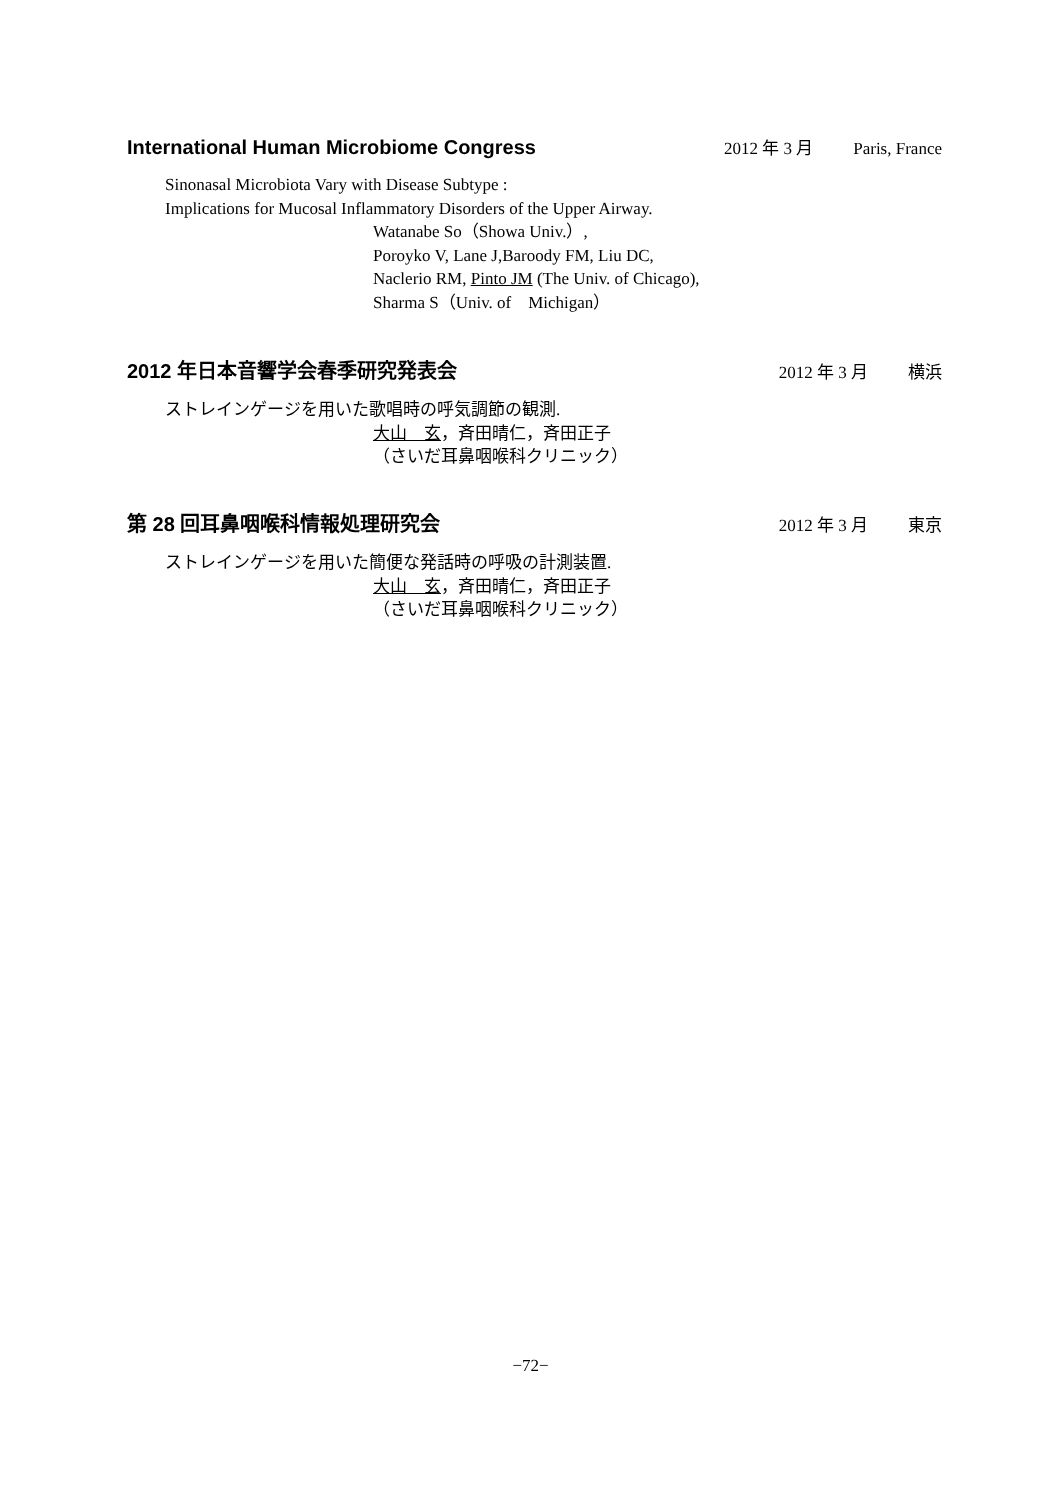International Human Microbiome Congress
2012 年 3 月 Paris, France
Sinonasal Microbiota Vary with Disease Subtype :
Implications for Mucosal Inflammatory Disorders of the Upper Airway.
Watanabe So（Showa Univ.）,
Poroyko V, Lane J,Baroody FM, Liu DC,
Naclerio RM, Pinto JM (The Univ. of Chicago),
Sharma S（Univ. of　Michigan）
2012 年日本音響学会春季研究発表会
2012 年 3 月 横浜
ストレインゲージを用いた歌唱時の呼気調節の観測.
大山　玄，斉田晴仁，斉田正子
（さいだ耳鼻咽喉科クリニック）
第 28 回耳鼻咽喉科情報処理研究会
2012 年 3 月 東京
ストレインゲージを用いた簡便な発話時の呼吸の計測装置.
大山　玄，斉田晴仁，斉田正子
（さいだ耳鼻咽喉科クリニック）
−72−